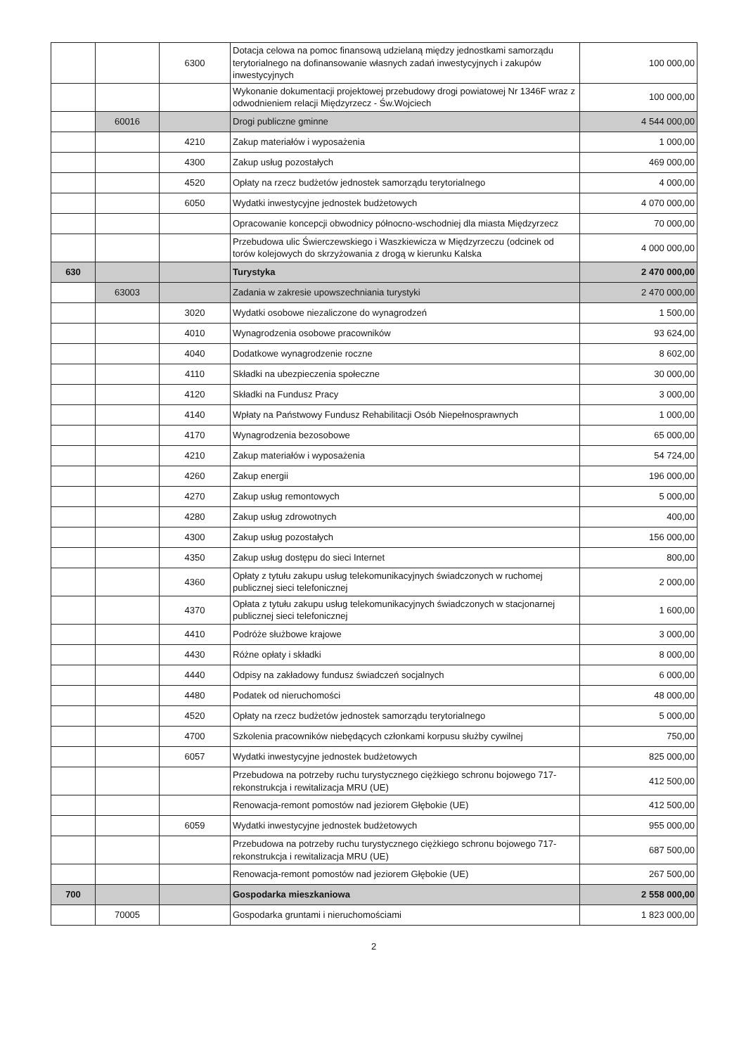| | | 6300 | Dotacja celowa na pomoc finansową udzielaną między jednostkami samorządu terytorialnego na dofinansowanie własnych zadań inwestycyjnych i zakupów inwestycyjnych | 100 000,00 |
| | | | Wykonanie dokumentacji projektowej przebudowy drogi powiatowej Nr 1346F wraz z odwodnieniem relacji Międzyrzecz - Św.Wojciech | 100 000,00 |
| | 60016 | | Drogi publiczne gminne | 4 544 000,00 |
| | | 4210 | Zakup materiałów i wyposażenia | 1 000,00 |
| | | 4300 | Zakup usług pozostałych | 469 000,00 |
| | | 4520 | Opłaty na rzecz budżetów jednostek samorządu terytorialnego | 4 000,00 |
| | | 6050 | Wydatki inwestycyjne jednostek budżetowych | 4 070 000,00 |
| | | | Opracowanie koncepcji obwodnicy północno-wschodniej dla miasta Międzyrzecz | 70 000,00 |
| | | | Przebudowa ulic Świerczewskiego i Waszkiewicza w Międzyrzeczu (odcinek od torów kolejowych do skrzyżowania z drogą w kierunku Kalska | 4 000 000,00 |
| 630 | | | Turystyka | 2 470 000,00 |
| | 63003 | | Zadania w zakresie upowszechniania turystyki | 2 470 000,00 |
| | | 3020 | Wydatki osobowe niezaliczone do wynagrodzeń | 1 500,00 |
| | | 4010 | Wynagrodzenia osobowe pracowników | 93 624,00 |
| | | 4040 | Dodatkowe wynagrodzenie roczne | 8 602,00 |
| | | 4110 | Składki na ubezpieczenia społeczne | 30 000,00 |
| | | 4120 | Składki na Fundusz Pracy | 3 000,00 |
| | | 4140 | Wpłaty na Państwowy Fundusz Rehabilitacji Osób Niepełnosprawnych | 1 000,00 |
| | | 4170 | Wynagrodzenia bezosobowe | 65 000,00 |
| | | 4210 | Zakup materiałów i wyposażenia | 54 724,00 |
| | | 4260 | Zakup energii | 196 000,00 |
| | | 4270 | Zakup usług remontowych | 5 000,00 |
| | | 4280 | Zakup usług zdrowotnych | 400,00 |
| | | 4300 | Zakup usług pozostałych | 156 000,00 |
| | | 4350 | Zakup usług dostępu do sieci Internet | 800,00 |
| | | 4360 | Opłaty z tytułu zakupu usług telekomunikacyjnych świadczonych w ruchomej publicznej sieci telefonicznej | 2 000,00 |
| | | 4370 | Opłata z tytułu zakupu usług telekomunikacyjnych świadczonych w stacjonarnej publicznej sieci telefonicznej | 1 600,00 |
| | | 4410 | Podróże służbowe krajowe | 3 000,00 |
| | | 4430 | Różne opłaty i składki | 8 000,00 |
| | | 4440 | Odpisy na zakładowy fundusz świadczeń socjalnych | 6 000,00 |
| | | 4480 | Podatek od nieruchomości | 48 000,00 |
| | | 4520 | Opłaty na rzecz budżetów jednostek samorządu terytorialnego | 5 000,00 |
| | | 4700 | Szkolenia pracowników niebędących członkami korpusu służby cywilnej | 750,00 |
| | | 6057 | Wydatki inwestycyjne jednostek budżetowych | 825 000,00 |
| | | | Przebudowa na potrzeby ruchu turystycznego ciężkiego schronu bojowego 717-rekonstrukcja i rewitalizacja MRU (UE) | 412 500,00 |
| | | | Renowacja-remont pomostów nad jeziorem Głębokie (UE) | 412 500,00 |
| | | 6059 | Wydatki inwestycyjne jednostek budżetowych | 955 000,00 |
| | | | Przebudowa na potrzeby ruchu turystycznego ciężkiego schronu bojowego 717-rekonstrukcja i rewitalizacja MRU (UE) | 687 500,00 |
| | | | Renowacja-remont pomostów nad jeziorem Głębokie (UE) | 267 500,00 |
| 700 | | | Gospodarka mieszkaniowa | 2 558 000,00 |
| | 70005 | | Gospodarka gruntami i nieruchomościami | 1 823 000,00 |
2